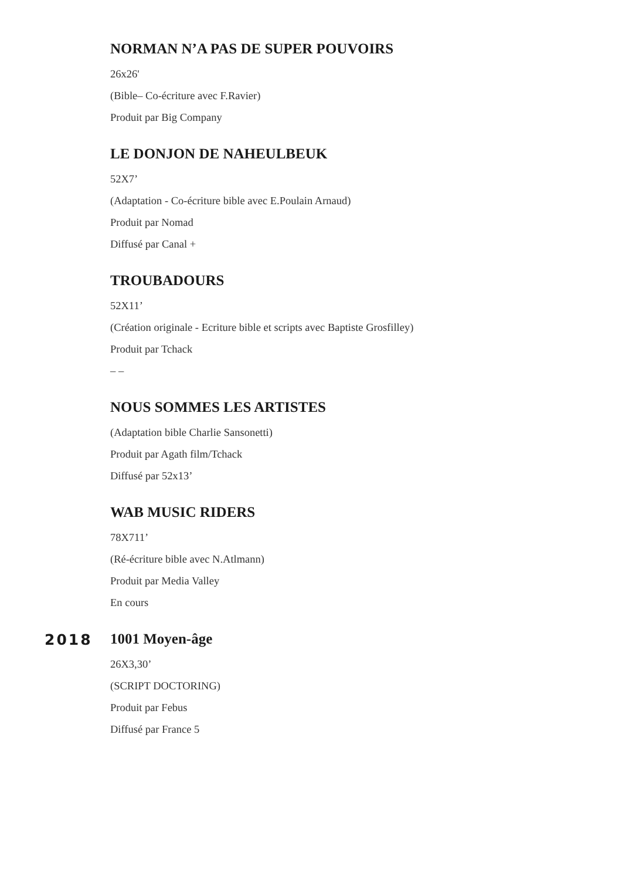NORMAN N’A PAS DE SUPER POUVOIRS
26x26'
(Bible– Co-écriture avec F.Ravier)
Produit par Big Company
LE DONJON DE NAHEULBEUK
52X7’
(Adaptation - Co-écriture bible avec E.Poulain Arnaud)
Produit par Nomad
Diffusé par Canal +
TROUBADOURS
52X11’
(Création originale - Ecriture bible et scripts avec Baptiste Grosfilley)
Produit par Tchack
– –
NOUS SOMMES LES ARTISTES
(Adaptation bible Charlie Sansonetti)
Produit par Agath film/Tchack
Diffusé par 52x13’
WAB MUSIC RIDERS
78X711’
(Ré-écriture bible avec N.Atlmann)
Produit par Media Valley
En cours
2018
1001 Moyen-âge
26X3,30’
(SCRIPT DOCTORING)
Produit par Febus
Diffusé par France 5